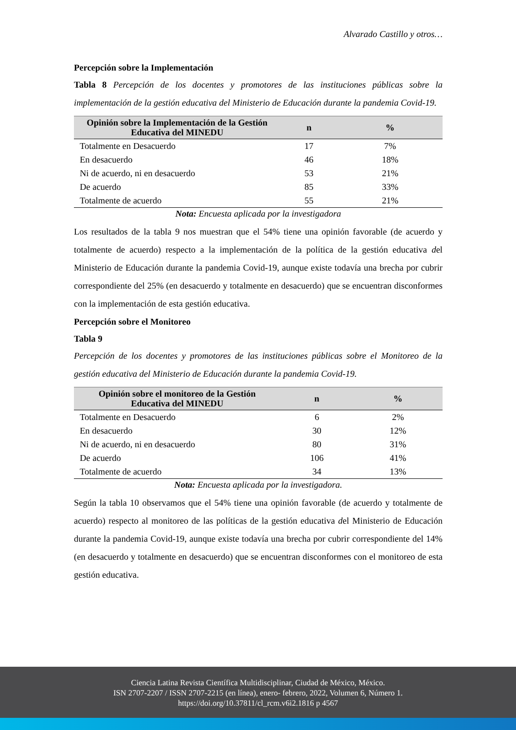Alvarado Castillo y otros…
Percepción sobre la Implementación
Tabla 8 Percepción de los docentes y promotores de las instituciones públicas sobre la implementación de la gestión educativa del Ministerio de Educación durante la pandemia Covid-19.
| Opinión sobre la Implementación de la Gestión Educativa del MINEDU | n | % |
| --- | --- | --- |
| Totalmente en Desacuerdo | 17 | 7% |
| En desacuerdo | 46 | 18% |
| Ni de acuerdo, ni en desacuerdo | 53 | 21% |
| De acuerdo | 85 | 33% |
| Totalmente de acuerdo | 55 | 21% |
Nota: Encuesta aplicada por la investigadora
Los resultados de la tabla 9 nos muestran que el 54% tiene una opinión favorable (de acuerdo y totalmente de acuerdo) respecto a la implementación de la política de la gestión educativa del Ministerio de Educación durante la pandemia Covid-19, aunque existe todavía una brecha por cubrir correspondiente del 25% (en desacuerdo y totalmente en desacuerdo) que se encuentran disconformes con la implementación de esta gestión educativa.
Percepción sobre el Monitoreo
Tabla 9
Percepción de los docentes y promotores de las instituciones públicas sobre el Monitoreo de la gestión educativa del Ministerio de Educación durante la pandemia Covid-19.
| Opinión sobre el monitoreo de la Gestión Educativa del MINEDU | n | % |
| --- | --- | --- |
| Totalmente en Desacuerdo | 6 | 2% |
| En desacuerdo | 30 | 12% |
| Ni de acuerdo, ni en desacuerdo | 80 | 31% |
| De acuerdo | 106 | 41% |
| Totalmente de acuerdo | 34 | 13% |
Nota: Encuesta aplicada por la investigadora.
Según la tabla 10 observamos que el 54% tiene una opinión favorable (de acuerdo y totalmente de acuerdo) respecto al monitoreo de las políticas de la gestión educativa del Ministerio de Educación durante la pandemia Covid-19, aunque existe todavía una brecha por cubrir correspondiente del 14% (en desacuerdo y totalmente en desacuerdo) que se encuentran disconformes con el monitoreo de esta gestión educativa.
Ciencia Latina Revista Científica Multidisciplinar, Ciudad de México, México.
ISN 2707-2207 / ISSN 2707-2215 (en línea), enero- febrero, 2022, Volumen 6, Número 1.
https://doi.org/10.37811/cl_rcm.v6i2.1816 p 4567